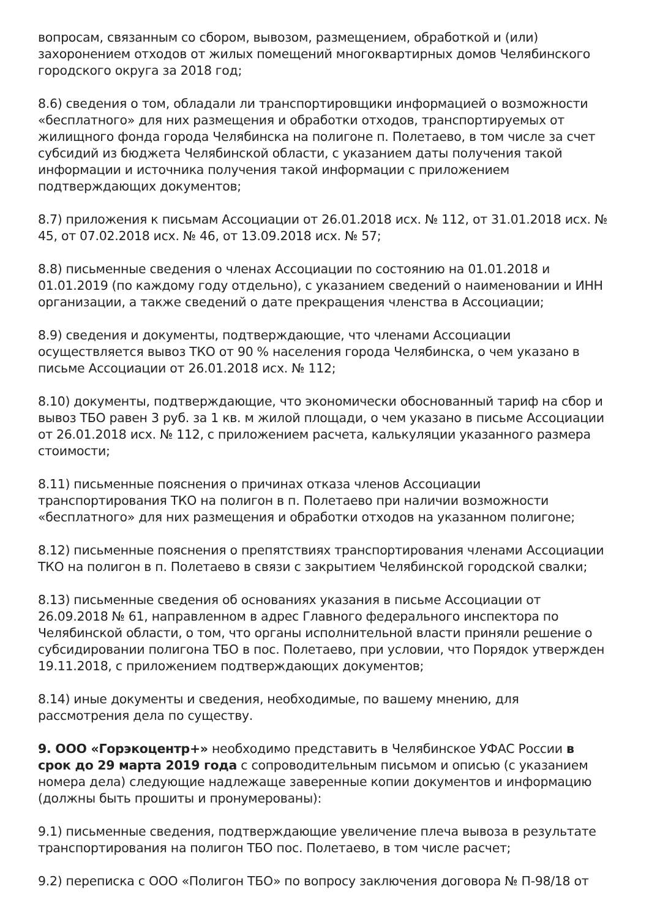вопросам, связанным со сбором, вывозом, размещением, обработкой и (или) захоронением отходов от жилых помещений многоквартирных домов Челябинского городского округа за 2018 год;
8.6) сведения о том, обладали ли транспортировщики информацией о возможности «бесплатного» для них размещения и обработки отходов, транспортируемых от жилищного фонда города Челябинска на полигоне п. Полетаево, в том числе за счет субсидий из бюджета Челябинской области, с указанием даты получения такой информации и источника получения такой информации с приложением подтверждающих документов;
8.7) приложения к письмам Ассоциации от 26.01.2018 исх. № 112, от 31.01.2018 исх. № 45, от 07.02.2018 исх. № 46, от 13.09.2018 исх. № 57;
8.8) письменные сведения о членах Ассоциации по состоянию на 01.01.2018 и 01.01.2019 (по каждому году отдельно), с указанием сведений о наименовании и ИНН организации, а также сведений о дате прекращения членства в Ассоциации;
8.9) сведения и документы, подтверждающие, что членами Ассоциации осуществляется вывоз ТКО от 90 % населения города Челябинска, о чем указано в письме Ассоциации от 26.01.2018 исх. № 112;
8.10) документы, подтверждающие, что экономически обоснованный тариф на сбор и вывоз ТБО равен 3 руб. за 1 кв. м жилой площади, о чем указано в письме Ассоциации от 26.01.2018 исх. № 112, с приложением расчета, калькуляции указанного размера стоимости;
8.11) письменные пояснения о причинах отказа членов Ассоциации транспортирования ТКО на полигон в п. Полетаево при наличии возможности «бесплатного» для них размещения и обработки отходов на указанном полигоне;
8.12) письменные пояснения о препятствиях транспортирования членами Ассоциации ТКО на полигон в п. Полетаево в связи с закрытием Челябинской городской свалки;
8.13) письменные сведения об основаниях указания в письме Ассоциации от 26.09.2018 № 61, направленном в адрес Главного федерального инспектора по Челябинской области, о том, что органы исполнительной власти приняли решение о субсидировании полигона ТБО в пос. Полетаево, при условии, что Порядок утвержден 19.11.2018, с приложением подтверждающих документов;
8.14) иные документы и сведения, необходимые, по вашему мнению, для рассмотрения дела по существу.
9. ООО «Горэкоцентр+» необходимо представить в Челябинское УФАС России в срок до 29 марта 2019 года с сопроводительным письмом и описью (с указанием номера дела) следующие надлежаще заверенные копии документов и информацию (должны быть прошиты и пронумерованы):
9.1) письменные сведения, подтверждающие увеличение плеча вывоза в результате транспортирования на полигон ТБО пос. Полетаево, в том числе расчет;
9.2) переписка с ООО «Полигон ТБО» по вопросу заключения договора № П-98/18 от